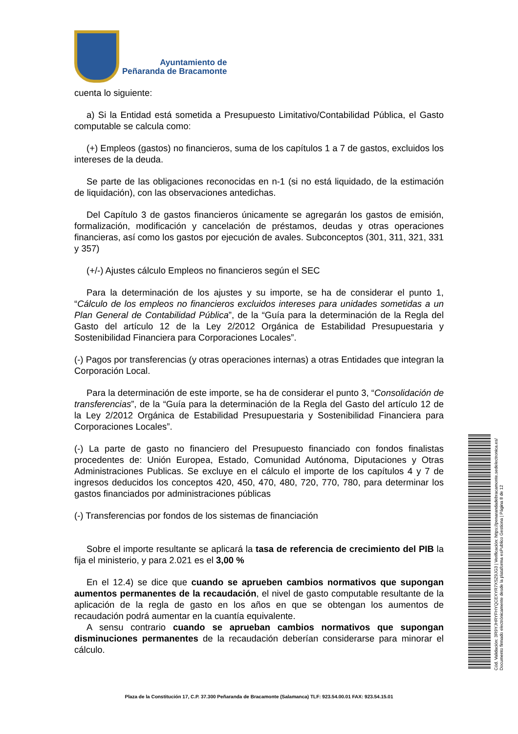Ayuntamiento de
Peñaranda de Bracamonte
cuenta lo siguiente:
a) Si la Entidad está sometida a Presupuesto Limitativo/Contabilidad Pública, el Gasto computable se calcula como:
(+) Empleos (gastos) no financieros, suma de los capítulos 1 a 7 de gastos, excluidos los intereses de la deuda.
Se parte de las obligaciones reconocidas en n-1 (si no está liquidado, de la estimación de liquidación), con las observaciones antedichas.
Del Capítulo 3 de gastos financieros únicamente se agregarán los gastos de emisión, formalización, modificación y cancelación de préstamos, deudas y otras operaciones financieras, así como los gastos por ejecución de avales. Subconceptos (301, 311, 321, 331 y 357)
(+/-) Ajustes cálculo Empleos no financieros según el SEC
Para la determinación de los ajustes y su importe, se ha de considerar el punto 1, “Cálculo de los empleos no financieros excluidos intereses para unidades sometidas a un Plan General de Contabilidad Pública”, de la “Guía para la determinación de la Regla del Gasto del artículo 12 de la Ley 2/2012 Orgánica de Estabilidad Presupuestaria y Sostenibilidad Financiera para Corporaciones Locales”.
(-) Pagos por transferencias (y otras operaciones internas) a otras Entidades que integran la Corporación Local.
Para la determinación de este importe, se ha de considerar el punto 3, “Consolidación de transferencias”, de la “Guía para la determinación de la Regla del Gasto del artículo 12 de la Ley 2/2012 Orgánica de Estabilidad Presupuestaria y Sostenibilidad Financiera para Corporaciones Locales”.
(-) La parte de gasto no financiero del Presupuesto financiado con fondos finalistas procedentes de: Unión Europea, Estado, Comunidad Autónoma, Diputaciones y Otras Administraciones Publicas. Se excluye en el cálculo el importe de los capítulos 4 y 7 de ingresos deducidos los conceptos 420, 450, 470, 480, 720, 770, 780, para determinar los gastos financiados por administraciones públicas
(-) Transferencias por fondos de los sistemas de financiación
Sobre el importe resultante se aplicará la tasa de referencia de crecimiento del PIB la fija el ministerio, y para 2.021 es el 3,00 %
En el 12.4) se dice que cuando se aprueben cambios normativos que supongan aumentos permanentes de la recaudación, el nivel de gasto computable resultante de la aplicación de la regla de gasto en los años en que se obtengan los aumentos de recaudación podrá aumentar en la cuantía equivalente.
A sensu contrario cuando se aprueban cambios normativos que supongan disminuciones permanentes de la recaudación deberían considerarse para minorar el cálculo.
Plaza de la Constitución 17, C.P. 37.300 Peñaranda de Bracamonte (Salamanca) TLF: 923.54.00.01 FAX: 923.54.15.01
Cód. Validación: 3R9YJHRYFHYQCEXYR7XSZ9JG3 | Verificación: https://penarandadebracamonte.sedelectronica.es/ Documento firmado electrónicamente desde la plataforma esPublico Gestiona | Página 8 de 12